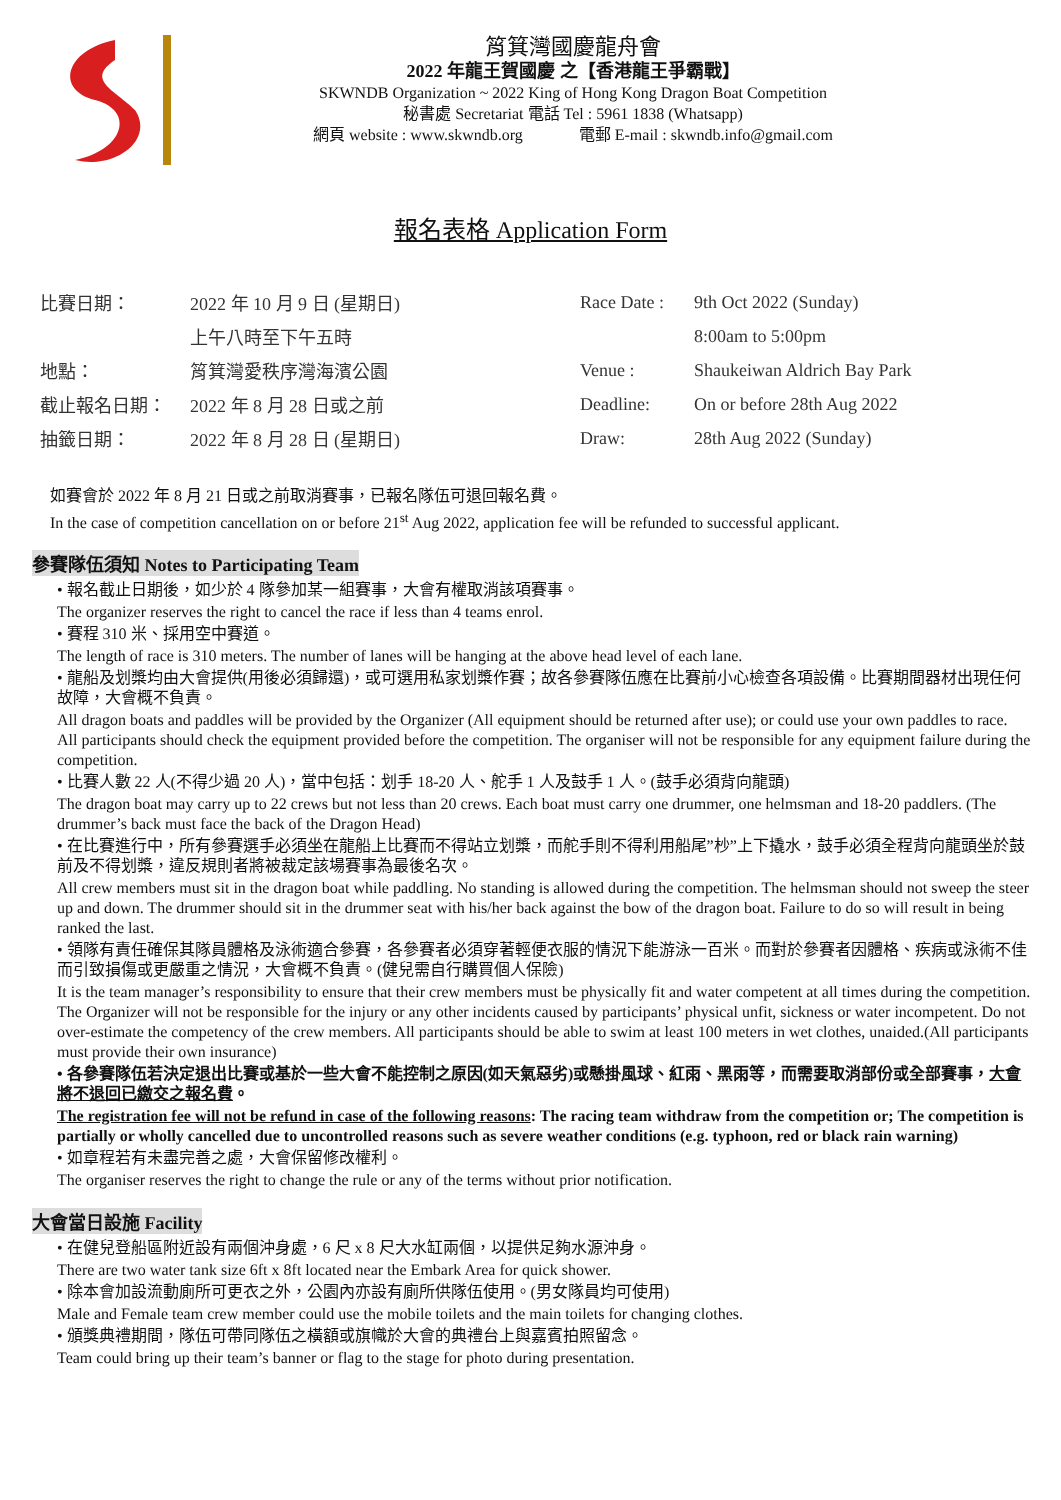筲箕灣國慶龍舟會
2022 年龍王賀國慶 之【香港龍王爭霸戰】
SKWNDB Organization ~ 2022 King of Hong Kong Dragon Boat Competition
秘書處 Secretariat 電話 Tel : 5961 1838 (Whatsapp)
網頁 website : www.skwndb.org 電郵 E-mail : skwndb.info@gmail.com
報名表格 Application Form
| 比賽日期： | 2022 年 10 月 9 日 (星期日) | Race Date : | 9th Oct 2022 (Sunday) |
| | 上午八時至下午五時 | | 8:00am to 5:00pm |
| 地點： | 筲箕灣愛秩序灣海濱公園 | Venue : | Shaukeiwan Aldrich Bay Park |
| 截止報名日期： | 2022 年 8 月 28 日或之前 | Deadline: | On or before 28th Aug 2022 |
| 抽籤日期： | 2022 年 8 月 28 日 (星期日) | Draw: | 28th Aug 2022 (Sunday) |
如賽會於 2022 年 8 月 21 日或之前取消賽事，已報名隊伍可退回報名費。
In the case of competition cancellation on or before 21<sup>st</sup> Aug 2022, application fee will be refunded to successful applicant.
參賽隊伍須知 Notes to Participating Team
• 報名截止日期後，如少於 4 隊參加某一組賽事，大會有權取消該項賽事。
The organizer reserves the right to cancel the race if less than 4 teams enrol.
• 賽程 310 米、採用空中賽道。
The length of race is 310 meters. The number of lanes will be hanging at the above head level of each lane.
• 龍船及划槳均由大會提供(用後必須歸還)，或可選用私家划槳作賽；故各參賽隊伍應在比賽前小心檢查各項設備。比賽期間器材出現任何故障，大會概不負責。
All dragon boats and paddles will be provided by the Organizer (All equipment should be returned after use); or could use your own paddles to race. All participants should check the equipment provided before the competition. The organiser will not be responsible for any equipment failure during the competition.
• 比賽人數 22 人(不得少過 20 人)，當中包括：划手 18-20 人、舵手 1 人及鼓手 1 人。(鼓手必須背向龍頭)
The dragon boat may carry up to 22 crews but not less than 20 crews. Each boat must carry one drummer, one helmsman and 18-20 paddlers. (The drummer’s back must face the back of the Dragon Head)
• 在比賽進行中，所有參賽選手必須坐在龍船上比賽而不得站立划槳，而舵手則不得利用船尾”杪”上下撬水，鼓手必須全程背向龍頭坐於鼓前及不得划槳，違反規則者將被裁定該場賽事為最後名次。
All crew members must sit in the dragon boat while paddling. No standing is allowed during the competition. The helmsman should not sweep the steer up and down. The drummer should sit in the drummer seat with his/her back against the bow of the dragon boat. Failure to do so will result in being ranked the last.
• 領隊有責任確保其隊員體格及泳術適合參賽，各參賽者必須穿著輕便衣服的情況下能游泳一百米。而對於參賽者因體格、疾病或泳術不佳而引致損傷或更嚴重之情況，大會概不負責。(健兒需自行購買個人保險)
It is the team manager’s responsibility to ensure that their crew members must be physically fit and water competent at all times during the competition. The Organizer will not be responsible for the injury or any other incidents caused by participants’ physical unfit, sickness or water incompetent. Do not over-estimate the competency of the crew members. All participants should be able to swim at least 100 meters in wet clothes, unaided.(All participants must provide their own insurance)
• 各參賽隊伍若決定退出比賽或基於一些大會不能控制之原因(如天氣惡劣)或懸掛風球、紅雨、黑雨等，而需要取消部份或全部賽事，大會將不退回已繳交之報名費。
The registration fee will not be refund in case of the following reasons: The racing team withdraw from the competition or; The competition is partially or wholly cancelled due to uncontrolled reasons such as severe weather conditions (e.g. typhoon, red or black rain warning)
• 如章程若有未盡完善之處，大會保留修改權利。
The organiser reserves the right to change the rule or any of the terms without prior notification.
大會當日設施 Facility
• 在健兒登船區附近設有兩個沖身處，6 尺 x 8 尺大水缸兩個，以提供足夠水源沖身。
There are two water tank size 6ft x 8ft located near the Embark Area for quick shower.
• 除本會加設流動廁所可更衣之外，公園內亦設有廁所供隊伍使用。(男女隊員均可使用)
Male and Female team crew member could use the mobile toilets and the main toilets for changing clothes.
• 頒獎典禮期間，隊伍可帶同隊伍之橫額或旗幟於大會的典禮台上與嘉賓拍照留念。
Team could bring up their team’s banner or flag to the stage for photo during presentation.